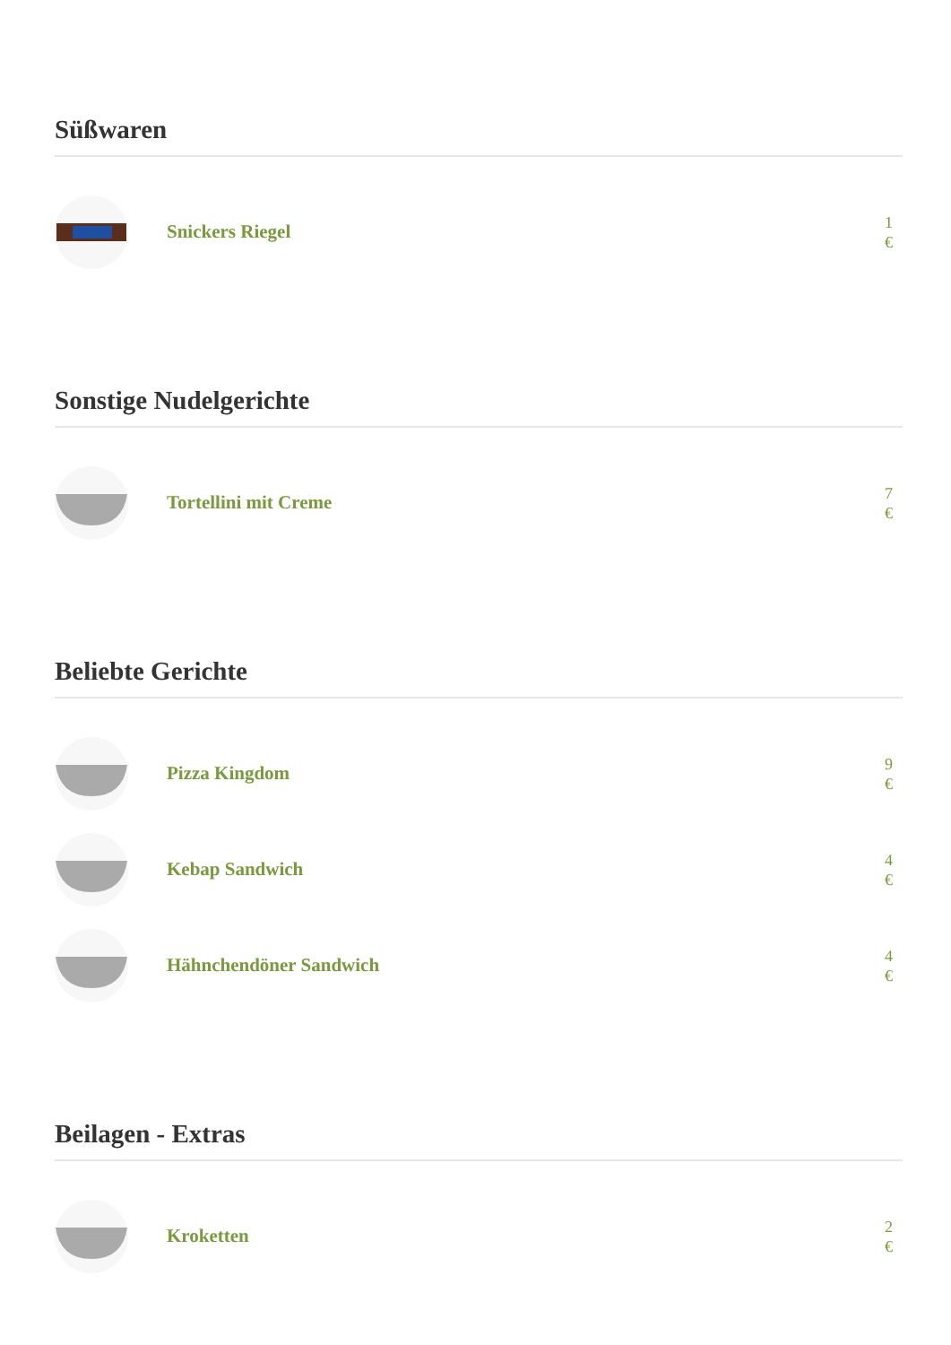Süßwaren
Snickers Riegel
1 €
Sonstige Nudelgerichte
Tortellini mit Creme
7 €
Beliebte Gerichte
Pizza Kingdom
9 €
Kebap Sandwich
4 €
Hähnchendöner Sandwich
4 €
Beilagen - Extras
Kroketten
2 €